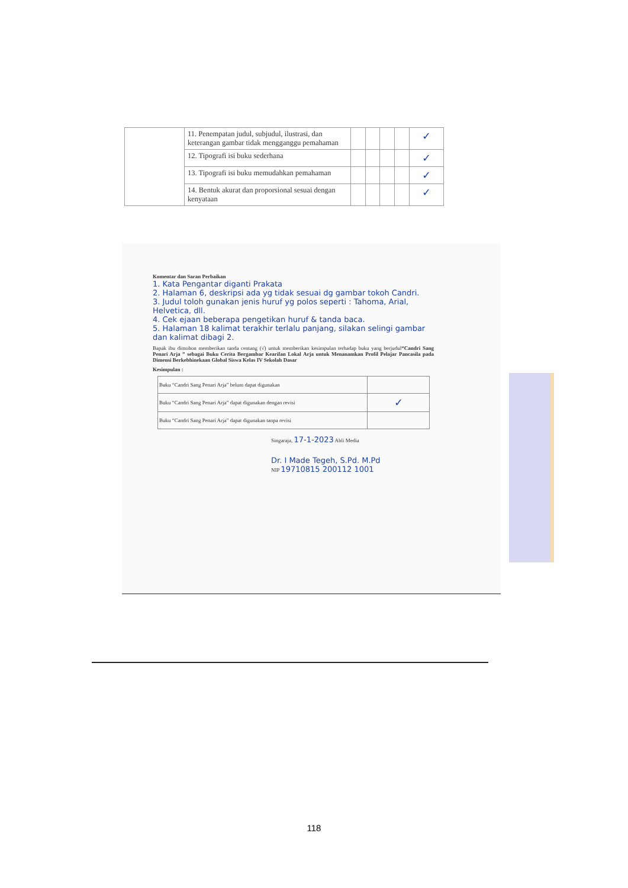| | 11. Penempatan judul, subjudul, ilustrasi, dan keterangan gambar tidak mengganggu pemahaman | | | | | ✓ |
| | 12. Tipografi isi buku sederhana | | | | | ✓ |
| | 13. Tipografi isi buku memudahkan pemahaman | | | | | ✓ |
| | 14. Bentuk akurat dan proporsional sesuai dengan kenyataan | | | | | ✓ |
Komentar dan Saran Perbaikan
1. Kata Pengantar diganti Prakata
2. Halaman 6, deskripsi ada yg tidak sesuai dg gambar tokoh Candri.
3. Judul toloh gunakan jenis huruf yg polos seperti : Tahoma, Arial, Helvetica, dll.
4. Cek ejaan beberapa pengetikan huruf & tanda baca.
5. Halaman 18 kalimat terakhir terlalu panjang, silakan selingi gambar dan kalimat dibagi 2.
Bapak ibu dimohon memberikan tanda centang (√) untuk memberikan kesimpulan terhadap buku yang berjudul“Candri Sang Penari Arja ” sebagai Buku Cerita Bergambar Kearifan Lokal Arja untuk Menanamkan Profil Pelajar Pancasila pada Dimensi Berkebhinekaan Global Siswa Kelas IV Sekolah Dasar
Kesimpulan :
| Buku “Candri Sang Penari Arja” belum dapat digunakan | |
| Buku “Candri Sang Penari Arja” dapat digunakan dengan revisi | ✓ |
| Buku “Candri Sang Penari Arja” dapat digunakan tanpa revisi | |
Singaraja, 17-1-2023 Ahli Media
Dr. I Made Tegeh, S.Pd. M.Pd
NIP 19710815 200112 1001
118